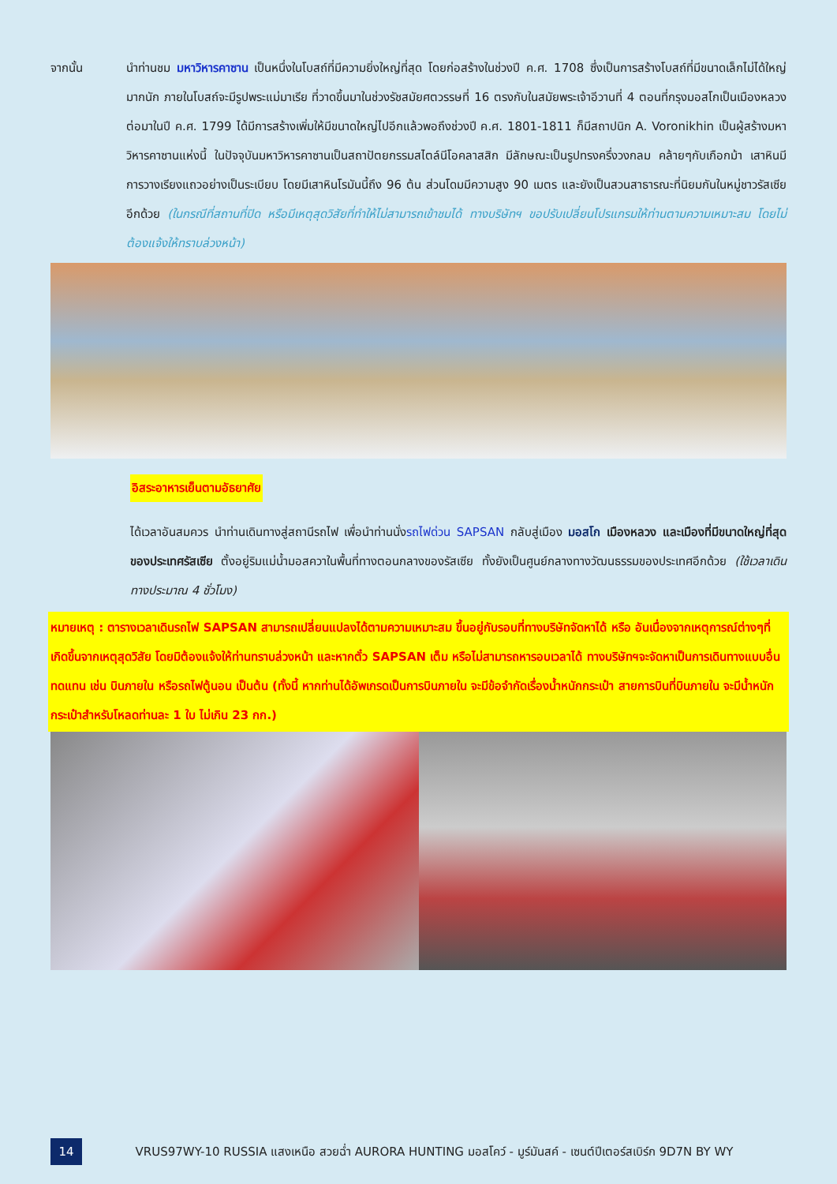จากนั้น นำท่านชม มหาวิหารคาซาน เป็นหนึ่งในโบสถ์ที่มีความยิ่งใหญ่ที่สุด โดยก่อสร้างในช่วงปี ค.ศ. 1708 ซึ่งเป็นการสร้างโบสถ์ที่มีขนาดเล็กไม่ได้ใหญ่มากนัก ภายในโบสถ์จะมีรูปพระแม่มาเรีย ที่วาดขึ้นมาในช่วงรัชสมัยศตวรรษที่ 16 ตรงกับในสมัยพระเจ้าอีวานที่ 4 ตอนที่กรุงมอสโกเป็นเมืองหลวง ต่อมาในปี ค.ศ. 1799 ได้มีการสร้างเพิ่มให้มีขนาดใหญ่ไปอีกแล้วพอถึงช่วงปี ค.ศ. 1801-1811 ก็มีสถาปนิก A. Voronikhin เป็นผู้สร้างมหาวิหารคาซานแห่งนี้ ในปัจจุบันมหาวิหารคาซานเป็นสถาปัตยกรรมสไตล์นีโอคลาสสิก มีลักษณะเป็นรูปทรงครึ่งวงกลม คล้ายๆกับเกือกม้า เสาหินมีการวางเรียงแถวอย่างเป็นระเบียบ โดยมีเสาหินโรมันนี้ถึง 96 ต้น ส่วนโดมมีความสูง 90 เมตร และยังเป็นสวนสาธารณะที่นิยมกันในหมู่ชาวรัสเซียอีกด้วย (ในกรณีที่สถานที่ปิด หรือมีเหตุสุดวิสัยที่ทำให้ไม่สามารถเข้าชมได้ ทางบริษัทฯ ขอปรับเปลี่ยนโปรแกรมให้ท่านตามความเหมาะสม โดยไม่ต้องแจ้งให้ทราบล่วงหน้า)
อิสระอาหารเย็นตามอัธยาศัย
ได้เวลาอันสมควร นำท่านเดินทางสู่สถานีรถไฟ เพื่อนำท่านนั่งรถไฟด่วน SAPSAN กลับสู่เมือง มอสโก เมืองหลวง และเมืองที่มีขนาดใหญ่ที่สุดของประเทศรัสเซีย ตั้งอยู่ริมแม่น้ำมอสควาในพื้นที่ทางตอนกลางของรัสเซีย ทั้งยังเป็นศูนย์กลางทางวัฒนธรรมของประเทศอีกด้วย (ใช้เวลาเดินทางประมาณ 4 ชั่วโมง)
หมายเหตุ : ตารางเวลาเดินรถไฟ SAPSAN สามารถเปลี่ยนแปลงได้ตามความเหมาะสม ขึ้นอยู่กับรอบที่ทางบริษัทจัดหาได้ หรือ อันเนื่องจากเหตุการณ์ต่างๆที่เกิดขึ้นจากเหตุสุดวิสัย โดยมิต้องแจ้งให้ท่านทราบล่วงหน้า และหากตั๋ว SAPSAN เต็ม หรือไม่สามารถหารอบเวลาได้ ทางบริษัทฯจะจัดหาเป็นการเดินทางแบบอื่นทดแทน เช่น บินภายใน หรือรถไฟตู้นอน เป็นต้น (ทั้งนี้ หากท่านได้อัพเกรดเป็นการบินภายใน จะมีข้อจำกัดเรื่องน้ำหนักกระเป๋า สายการบินที่บินภายใน จะมีน้ำหนักกระเป๋าสำหรับโหลดท่านละ 1 ใบ ไม่เกิน 23 กก.)
14
VRUS97WY-10 RUSSIA แสงเหนือ สวยฉ่ำ AURORA HUNTING มอสโคว์ - มูร์มันสค์ - เซนต์ปีเตอร์สเบิร์ก 9D7N BY WY